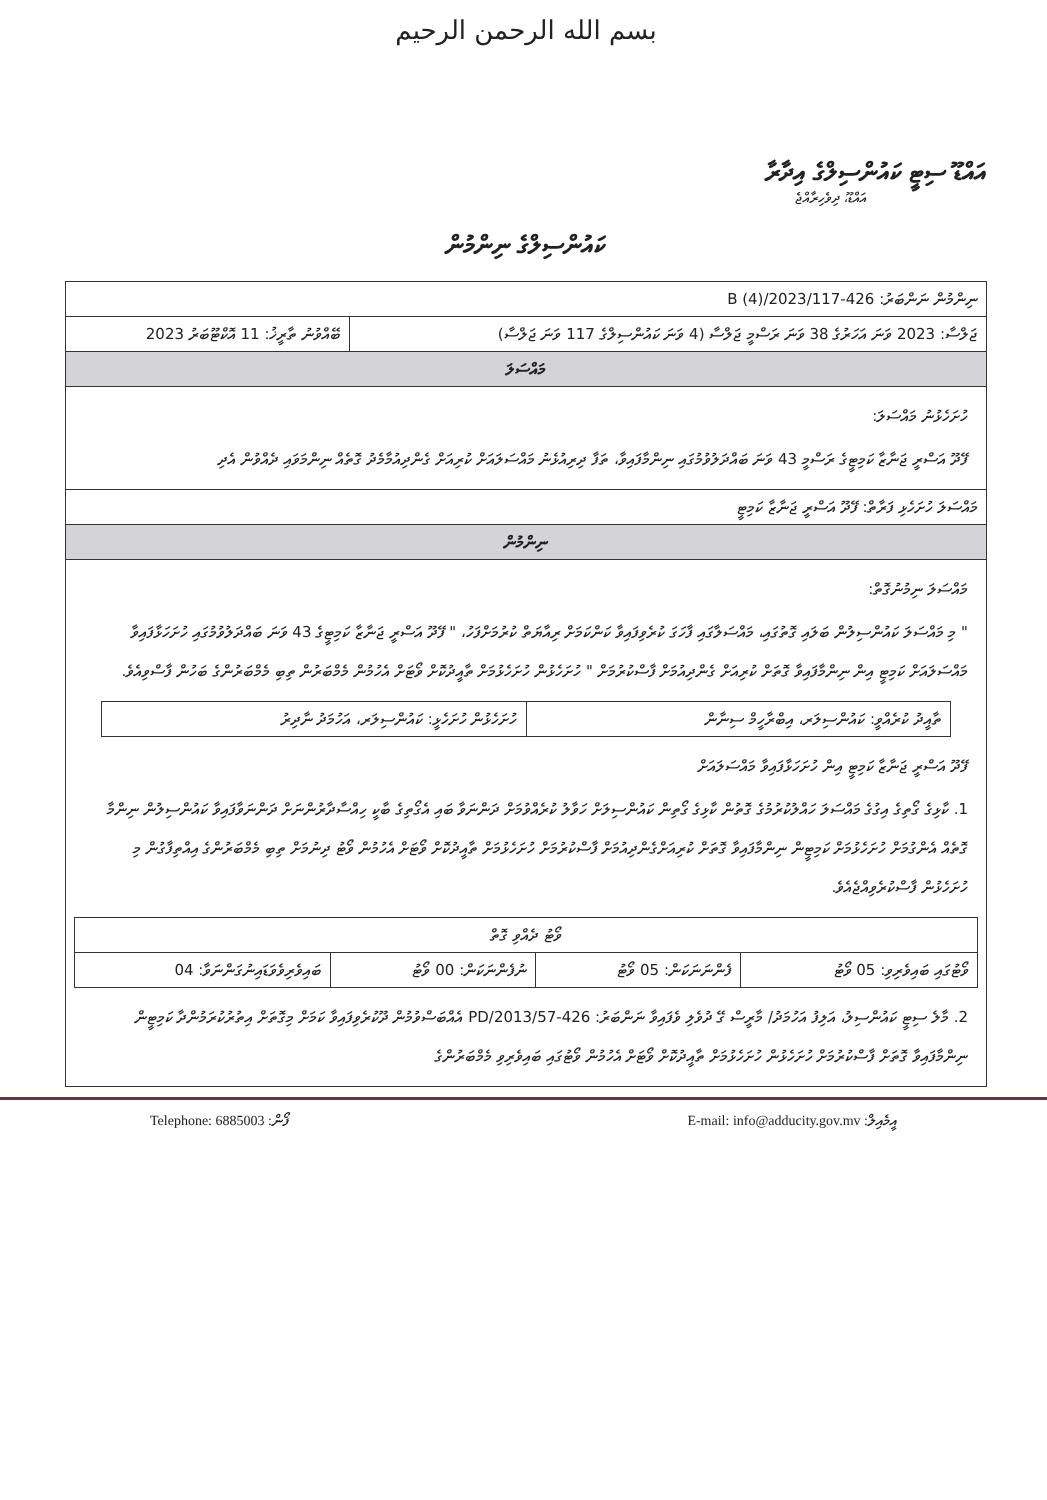بسم الله الرحمن الرحيم
އައްޑޫ ސިޓީ ކައުންސިލްގެ އިދާރާ
އައްޑޫ، ދިވެހިރާއްޖެ
ކައުންސިލްގެ ނިންމުން
| ނިންމުން ނަންބަރު: 426-B (4)/2023/117 | |
| ޖަލްސާ: 2023 ވަނަ އަހަރުގެ 38 ވަނަ ރަސްމީ ޖަލްސާ (4 ވަނަ ކައުންސިލްގެ 117 ވަނަ ޖަލްސާ) | ބޭއްވުނު ތާރީޚު: 11 އޮކްޓޫބަރު 2023 |
| މައްސަލަ | |
| ހުށަހެޅުނު މައްސަލަ: ފޭދޫ އަސްރީ ޖަނާޒާ ކަމިޓީގެ ރަސްމީ 43 ވަނަ ބައްދަލުވުމުގައި ނިންމާފައިވާ، ތަފާ ދިރިއުޅެނު މައްސަލައަށް ކުރިއަށް ގެންދިއުމާމެދު ގޮތެއް ނިންމަވައި ދެއްވުން އެދި | |
| މައްސަލަ ހުށަހެޅި ފަރާތް: ފޭދޫ އަސްރީ ޖަނާޒާ ކަމިޓީ | |
| ނިންމުން | |
| މައްސަލަ ނިމުނުގޮތް: " މި މައްސަލަ ކައުންސިލުން ބަލައި ގޮތުގައި، މައްސަލާގައި ފާހަގަ ކުރެވިފައިވާ ކަންކަމަށް ރިއާޔަތް ކުރުމަށްފަހު، " ފޭދޫ އަސްރީ ޖަނާޒާ ކަމިޓީގެ 43 ވަނަ ބައްދަލުވުމުގައި ހުށަހަޅާފައިވާ މައްސަލައަށް ކަމިޓީ އިން ނިންމާފައިވާ ގޮތަށް ކުރިއަށް ގެންދިއުމަށް ފާސްކުރުމަށް " ހުށަހެޅުން ހުށަހެޅުމަށް ތާއީދުކޮށް ވޯޓަށް އެހުމުން މެމްބަރުން ތިބި މެމްބަރުންގެ ބަހުން ފާސްވިއެވެ. / ތާއީދު ކުރެއްވީ: ކައުންސިލަރ، އިބްރާހީމް ސިނާން / ހުށަހެޅުން ހުށަހެޅީ: ކައުންސިލަރ، އަހުމަދު ނާދިރު / ފޭދޫ އަސްރީ ޖަނާޒާ ކަމިޓީ އިން ހުށަހަޅާފައިވާ މައްސަލައަށް 1. ކާޅިގެ ގޯތިގެ އިގުގެ މައްސަލަ ހައްލުކުރުމުގެ ގޮތުން ކާޅިގެ ގޯތިން ކައުންސިލަށް ހަވާލު ކުރެއްވުމަށް ދަންނަވާ ބައި އެގޯތިގެ ބާކީ ހިއްސާދާރުންނަށް ދަންނަވާފައިވާ ކައުންސިލުން ނިންމާ ގޮތެއް އެންގުމަށް ހުށަހެޅުމަށް ކަމިޓީން ނިންމާފައިވާ ގޮތަށް ކުރިއަށްގެންދިއުމަށް ފާސްކުރުމަށް ހުށަހެޅުމަށް ތާއީދުކޮށް ވޯޓަށް އެހުމުން ވޯޓު ދިނުމަށް ތިބި މެމްބަރުންގެ އިއްތިފާގުން މި ހުށަހެޅުން ފާސްކުރެވިއްޖެއެވެ. / ވޯޓު ދެއްވި ގޮތް / / / / / ވޯޓުގައި ބައިވެރިވި: 05 ވޯޓު / ފެންނަނަކަން: 05 ވޯޓު / ނުފެންނަކަން: 00 ވޯޓު / ބައިވެރިވެވަޑައިނުގަންނަވާ: 04 / 2. މާލެ ސިޓީ ކައުންސިލު، އަލިފު އަހުމަދު/ މާރީސް ގޭ ދުވެލި ވެފައިވާ ނަންބަރު: 426-PD/2013/57 އެއްބަސްވުމުން ދޫކުރެވިފައިވާ ކަމަށް މިގޮތަށް އިތުރުކުރަމުންދާ ކަމިޓީން ނިންމާފައިވާ ގޮތަށް ފާސްކުރުމަށް ހުށަހެޅުން ހުށަހެޅުމަށް ތާއީދުކޮށް ވޯޓަށް އެހުމުން ވޯޓުގައި ބައިވެރިވި މެމްބަރުންގެ | |
Telephone: 6885003 :ފޯން E-mail: info@adducity.gov.mv :އީމެއިލް